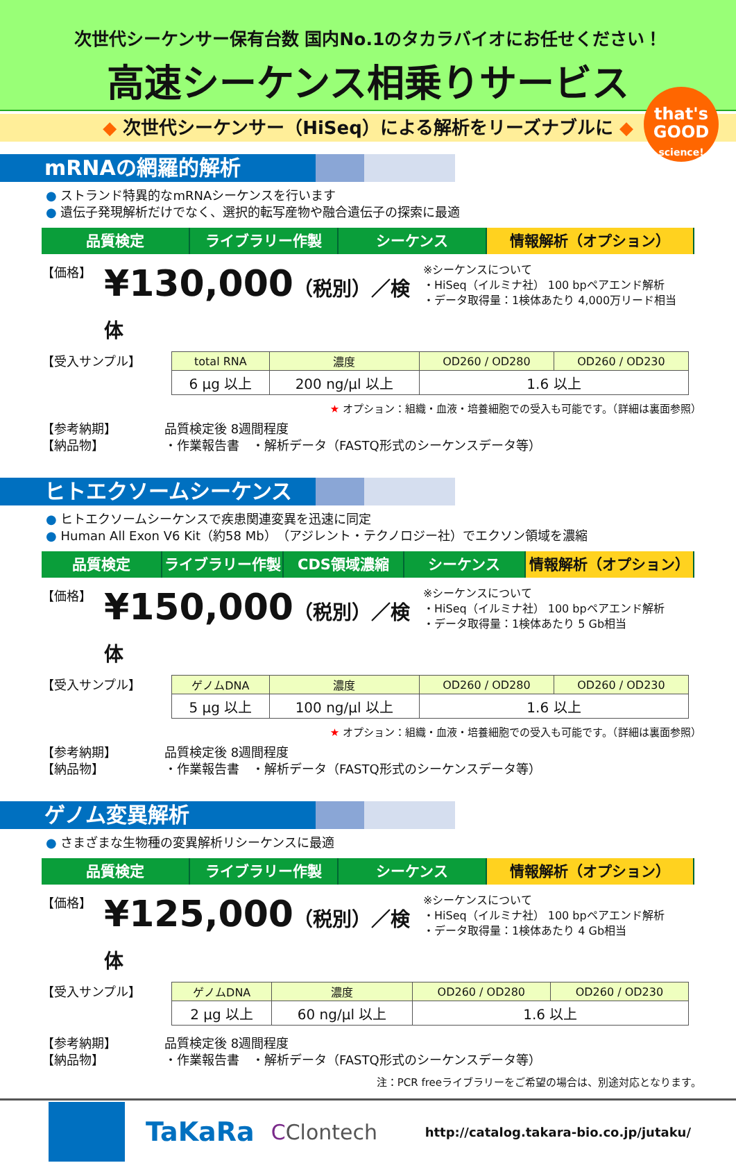次世代シーケンサー保有台数 国内No.1のタカラバイオにお任せください！
高速シーケンス相乗りサービス
◆ 次世代シーケンサー（HiSeq）による解析をリーズナブルに ◆
that's
GOOD
science!
mRNAの網羅的解析
● ストランド特異的なmRNAシーケンスを行います
● 遺伝子発現解析だけでなく、選択的転写産物や融合遺伝子の探索に最適
品質検定 ライブラリー作製 シーケンス 情報解析（オプション）
【価格】
¥130,000（税別）／検体
※シーケンスについて
・HiSeq（イルミナ社） 100 bpペアエンド解析
・データ取得量：1検体あたり 4,000万リード相当
【受入サンプル】
| total RNA | 濃度 | OD260 / OD280 | OD260 / OD230 |
| --- | --- | --- | --- |
| 6 µg 以上 | 200 ng/µl 以上 | 1.6 以上 | |
★ オプション：組織・血液・培養細胞での受入も可能です。（詳細は裏面参照）
【参考納期】
【納品物】
品質検定後 8週間程度
・作業報告書　・解析データ（FASTQ形式のシーケンスデータ等）
ヒトエクソームシーケンス
● ヒトエクソームシーケンスで疾患関連変異を迅速に同定
● Human All Exon V6 Kit（約58 Mb）（アジレント・テクノロジー社）でエクソン領域を濃縮
品質検定 ライブラリー作製 CDS領域濃縮 シーケンス 情報解析（オプション）
【価格】
¥150,000（税別）／検体
※シーケンスについて
・HiSeq（イルミナ社） 100 bpペアエンド解析
・データ取得量：1検体あたり 5 Gb相当
【受入サンプル】
| ゲノムDNA | 濃度 | OD260 / OD280 | OD260 / OD230 |
| --- | --- | --- | --- |
| 5 µg 以上 | 100 ng/µl 以上 | 1.6 以上 | |
★ オプション：組織・血液・培養細胞での受入も可能です。（詳細は裏面参照）
【参考納期】
【納品物】
品質検定後 8週間程度
・作業報告書　・解析データ（FASTQ形式のシーケンスデータ等）
ゲノム変異解析
● さまざまな生物種の変異解析リシーケンスに最適
品質検定 ライブラリー作製 シーケンス 情報解析（オプション）
【価格】
¥125,000（税別）／検体
※シーケンスについて
・HiSeq（イルミナ社） 100 bpペアエンド解析
・データ取得量：1検体あたり 4 Gb相当
【受入サンプル】
| ゲノムDNA | 濃度 | OD260 / OD280 | OD260 / OD230 |
| --- | --- | --- | --- |
| 2 µg 以上 | 60 ng/µl 以上 | 1.6 以上 | |
【参考納期】
【納品物】
品質検定後 8週間程度
・作業報告書　・解析データ（FASTQ形式のシーケンスデータ等）
注：PCR freeライブラリーをご希望の場合は、別途対応となります。
TaKaRa
CClontech
http://catalog.takara-bio.co.jp/jutaku/